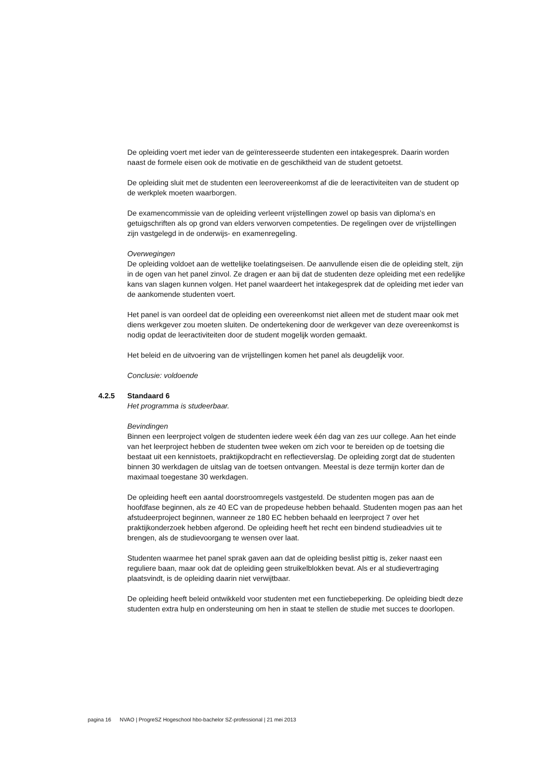De opleiding voert met ieder van de geïnteresseerde studenten een intakegesprek. Daarin worden naast de formele eisen ook de motivatie en de geschiktheid van de student getoetst.
De opleiding sluit met de studenten een leerovereenkomst af die de leeractiviteiten van de student op de werkplek moeten waarborgen.
De examencommissie van de opleiding verleent vrijstellingen zowel op basis van diploma’s en getuigschriften als op grond van elders verworven competenties. De regelingen over de vrijstellingen zijn vastgelegd in de onderwijs- en examenregeling.
Overwegingen
De opleiding voldoet aan de wettelijke toelatingseisen. De aanvullende eisen die de opleiding stelt, zijn in de ogen van het panel zinvol. Ze dragen er aan bij dat de studenten deze opleiding met een redelijke kans van slagen kunnen volgen. Het panel waardeert het intakegesprek dat de opleiding met ieder van de aankomende studenten voert.
Het panel is van oordeel dat de opleiding een overeenkomst niet alleen met de student maar ook met diens werkgever zou moeten sluiten. De ondertekening door de werkgever van deze overeenkomst is nodig opdat de leeractiviteiten door de student mogelijk worden gemaakt.
Het beleid en de uitvoering van de vrijstellingen komen het panel als deugdelijk voor.
Conclusie: voldoende
4.2.5 Standaard 6
Het programma is studeerbaar.
Bevindingen
Binnen een leerproject volgen de studenten iedere week één dag van zes uur college. Aan het einde van het leerproject hebben de studenten twee weken om zich voor te bereiden op de toetsing die bestaat uit een kennistoets, praktijkopdracht en reflectieverslag. De opleiding zorgt dat de studenten binnen 30 werkdagen de uitslag van de toetsen ontvangen. Meestal is deze termijn korter dan de maximaal toegestane 30 werkdagen.
De opleiding heeft een aantal doorstroomregels vastgesteld. De studenten mogen pas aan de hoofdfase beginnen, als ze 40 EC van de propedeuse hebben behaald. Studenten mogen pas aan het afstudeerproject beginnen, wanneer ze 180 EC hebben behaald en leerproject 7 over het praktijkonderzoek hebben afgerond. De opleiding heeft het recht een bindend studieadvies uit te brengen, als de studievoorgang te wensen over laat.
Studenten waarmee het panel sprak gaven aan dat de opleiding beslist pittig is, zeker naast een reguliere baan, maar ook dat de opleiding geen struikelblokken bevat. Als er al studievertraging plaatsvindt, is de opleiding daarin niet verwijtbaar.
De opleiding heeft beleid ontwikkeld voor studenten met een functiebeperking. De opleiding biedt deze studenten extra hulp en ondersteuning om hen in staat te stellen de studie met succes te doorlopen.
pagina 16 NVAO | ProgreSZ Hogeschool hbo-bachelor SZ-professional | 21 mei 2013